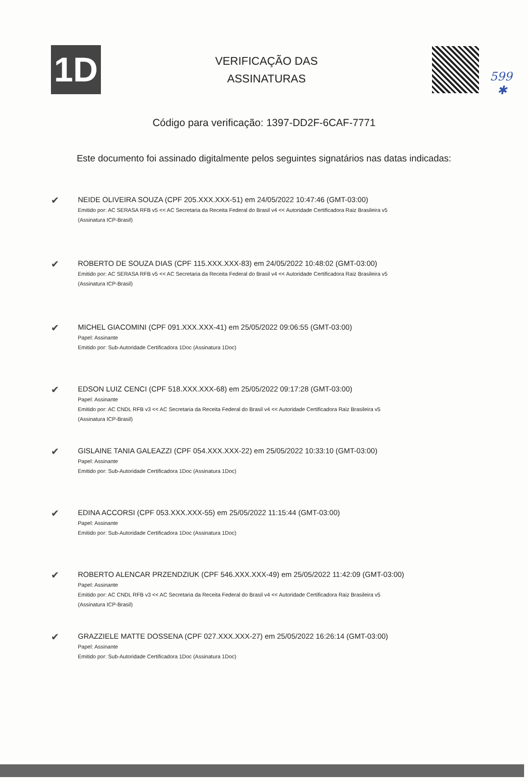599
✱
1D
VERIFICAÇÃO DAS
ASSINATURAS
Código para verificação: 1397-DD2F-6CAF-7771
Este documento foi assinado digitalmente pelos seguintes signatários nas datas indicadas:
✔
NEIDE OLIVEIRA SOUZA (CPF 205.XXX.XXX-51) em 24/05/2022 10:47:46 (GMT-03:00)
Emitido por: AC SERASA RFB v5 << AC Secretaria da Receita Federal do Brasil v4 << Autoridade Certificadora Raiz Brasileira v5
(Assinatura ICP-Brasil)
✔
ROBERTO DE SOUZA DIAS (CPF 115.XXX.XXX-83) em 24/05/2022 10:48:02 (GMT-03:00)
Emitido por: AC SERASA RFB v5 << AC Secretaria da Receita Federal do Brasil v4 << Autoridade Certificadora Raiz Brasileira v5
(Assinatura ICP-Brasil)
✔
MICHEL GIACOMINI (CPF 091.XXX.XXX-41) em 25/05/2022 09:06:55 (GMT-03:00)
Papel: Assinante
Emitido por: Sub-Autoridade Certificadora 1Doc (Assinatura 1Doc)
✔
EDSON LUIZ CENCI (CPF 518.XXX.XXX-68) em 25/05/2022 09:17:28 (GMT-03:00)
Papel: Assinante
Emitido por: AC CNDL RFB v3 << AC Secretaria da Receita Federal do Brasil v4 << Autoridade Certificadora Raiz Brasileira v5
(Assinatura ICP-Brasil)
✔
GISLAINE TANIA GALEAZZI (CPF 054.XXX.XXX-22) em 25/05/2022 10:33:10 (GMT-03:00)
Papel: Assinante
Emitido por: Sub-Autoridade Certificadora 1Doc (Assinatura 1Doc)
✔
EDINA ACCORSI (CPF 053.XXX.XXX-55) em 25/05/2022 11:15:44 (GMT-03:00)
Papel: Assinante
Emitido por: Sub-Autoridade Certificadora 1Doc (Assinatura 1Doc)
✔
ROBERTO ALENCAR PRZENDZIUK (CPF 546.XXX.XXX-49) em 25/05/2022 11:42:09 (GMT-03:00)
Papel: Assinante
Emitido por: AC CNDL RFB v3 << AC Secretaria da Receita Federal do Brasil v4 << Autoridade Certificadora Raiz Brasileira v5
(Assinatura ICP-Brasil)
✔
GRAZZIELE MATTE DOSSENA (CPF 027.XXX.XXX-27) em 25/05/2022 16:26:14 (GMT-03:00)
Papel: Assinante
Emitido por: Sub-Autoridade Certificadora 1Doc (Assinatura 1Doc)